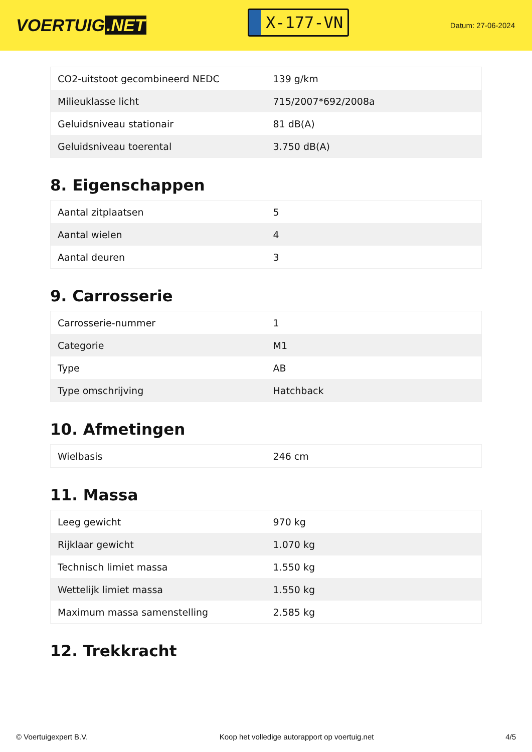VOERTUIG.NET
X-177-VN
Datum: 27-06-2024
| CO2-uitstoot gecombineerd NEDC | 139 g/km |
| Milieuklasse licht | 715/2007*692/2008a |
| Geluidsniveau stationair | 81 dB(A) |
| Geluidsniveau toerental | 3.750 dB(A) |
8. Eigenschappen
| Aantal zitplaatsen | 5 |
| Aantal wielen | 4 |
| Aantal deuren | 3 |
9. Carrosserie
| Carrosserie-nummer | 1 |
| Categorie | M1 |
| Type | AB |
| Type omschrijving | Hatchback |
10. Afmetingen
| Wielbasis | 246 cm |
11. Massa
| Leeg gewicht | 970 kg |
| Rijklaar gewicht | 1.070 kg |
| Technisch limiet massa | 1.550 kg |
| Wettelijk limiet massa | 1.550 kg |
| Maximum massa samenstelling | 2.585 kg |
12. Trekkracht
© Voertuigexpert B.V. Koop het volledige autorapport op voertuig.net 4/5